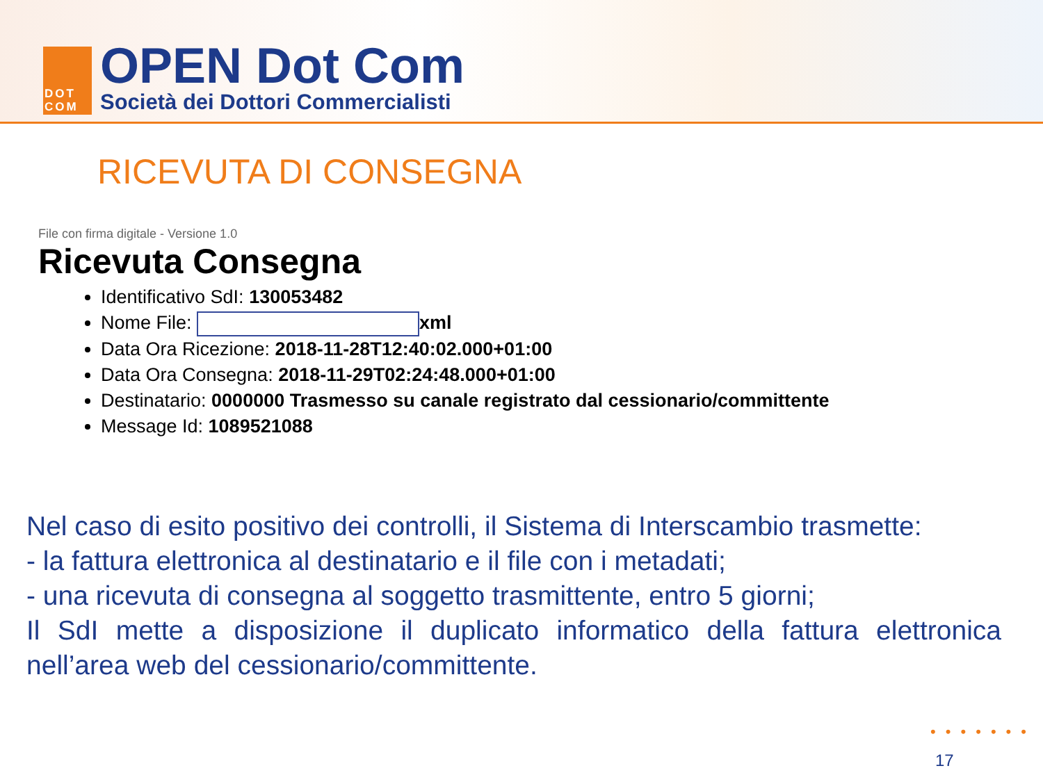DOT
COM
OPEN Dot Com
Società dei Dottori Commercialisti
RICEVUTA DI CONSEGNA
File con firma digitale - Versione 1.0
Ricevuta Consegna
Identificativo SdI: 130053482
Nome File: xml
Data Ora Ricezione: 2018-11-28T12:40:02.000+01:00
Data Ora Consegna: 2018-11-29T02:24:48.000+01:00
Destinatario: 0000000 Trasmesso su canale registrato dal cessionario/committente
Message Id: 1089521088
Nel caso di esito positivo dei controlli, il Sistema di Interscambio trasmette:
- la fattura elettronica al destinatario e il file con i metadati;
- una ricevuta di consegna al soggetto trasmittente, entro 5 giorni;
Il SdI mette a disposizione il duplicato informatico della fattura elettronica nell’area web del cessionario/committente.
•••••••
17